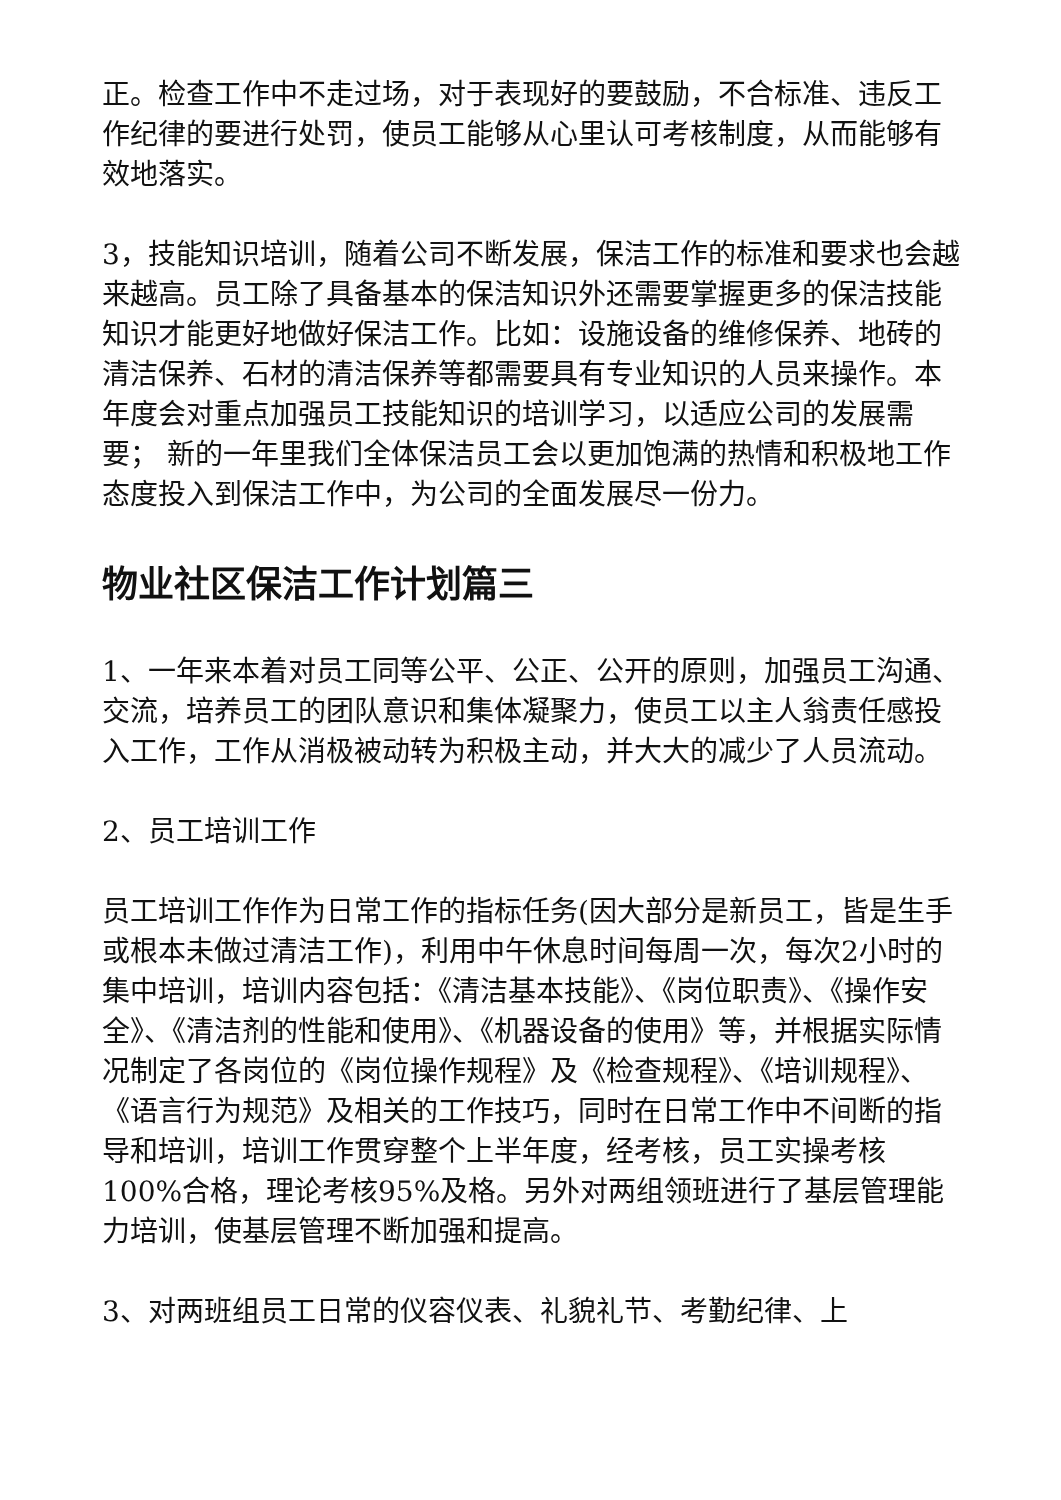正。检查工作中不走过场，对于表现好的要鼓励，不合标准、违反工作纪律的要进行处罚，使员工能够从心里认可考核制度，从而能够有效地落实。
3，技能知识培训，随着公司不断发展，保洁工作的标准和要求也会越来越高。员工除了具备基本的保洁知识外还需要掌握更多的保洁技能知识才能更好地做好保洁工作。比如：设施设备的维修保养、地砖的清洁保养、石材的清洁保养等都需要具有专业知识的人员来操作。本年度会对重点加强员工技能知识的培训学习，以适应公司的发展需要； 新的一年里我们全体保洁员工会以更加饱满的热情和积极地工作态度投入到保洁工作中，为公司的全面发展尽一份力。
物业社区保洁工作计划篇三
1、一年来本着对员工同等公平、公正、公开的原则，加强员工沟通、交流，培养员工的团队意识和集体凝聚力，使员工以主人翁责任感投入工作，工作从消极被动转为积极主动，并大大的减少了人员流动。
2、员工培训工作
员工培训工作作为日常工作的指标任务(因大部分是新员工，皆是生手或根本未做过清洁工作)，利用中午休息时间每周一次，每次2小时的集中培训，培训内容包括：《清洁基本技能》、《岗位职责》、《操作安全》、《清洁剂的性能和使用》、《机器设备的使用》等，并根据实际情况制定了各岗位的《岗位操作规程》及《检查规程》、《培训规程》、《语言行为规范》及相关的工作技巧，同时在日常工作中不间断的指导和培训，培训工作贯穿整个上半年度，经考核，员工实操考核100%合格，理论考核95%及格。另外对两组领班进行了基层管理能力培训，使基层管理不断加强和提高。
3、对两班组员工日常的仪容仪表、礼貌礼节、考勤纪律、上